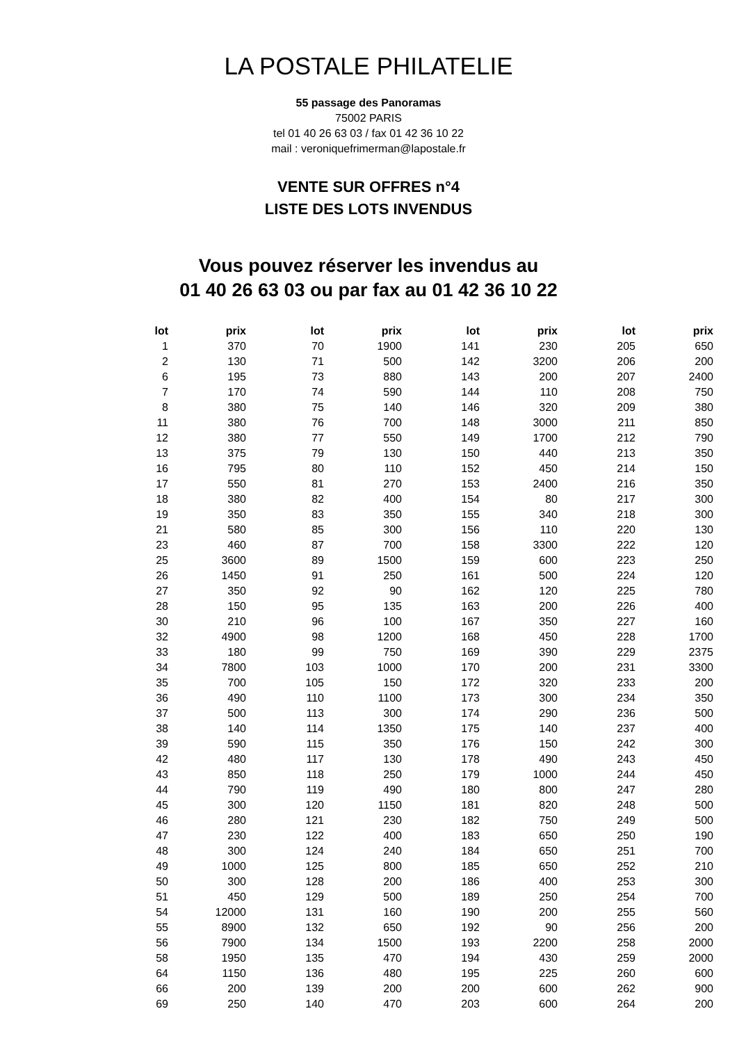LA POSTALE PHILATELIE
55 passage des Panoramas
75002 PARIS
tel 01 40 26 63 03 / fax 01 42 36 10 22
mail : veroniquefrimerman@lapostale.fr
VENTE SUR OFFRES n°4
LISTE DES LOTS INVENDUS
Vous pouvez réserver les invendus au
01 40 26 63 03 ou par fax au 01 42 36 10 22
| lot | prix | lot | prix | lot | prix | lot | prix |
| --- | --- | --- | --- | --- | --- | --- | --- |
| 1 | 370 | 70 | 1900 | 141 | 230 | 205 | 650 |
| 2 | 130 | 71 | 500 | 142 | 3200 | 206 | 200 |
| 6 | 195 | 73 | 880 | 143 | 200 | 207 | 2400 |
| 7 | 170 | 74 | 590 | 144 | 110 | 208 | 750 |
| 8 | 380 | 75 | 140 | 146 | 320 | 209 | 380 |
| 11 | 380 | 76 | 700 | 148 | 3000 | 211 | 850 |
| 12 | 380 | 77 | 550 | 149 | 1700 | 212 | 790 |
| 13 | 375 | 79 | 130 | 150 | 440 | 213 | 350 |
| 16 | 795 | 80 | 110 | 152 | 450 | 214 | 150 |
| 17 | 550 | 81 | 270 | 153 | 2400 | 216 | 350 |
| 18 | 380 | 82 | 400 | 154 | 80 | 217 | 300 |
| 19 | 350 | 83 | 350 | 155 | 340 | 218 | 300 |
| 21 | 580 | 85 | 300 | 156 | 110 | 220 | 130 |
| 23 | 460 | 87 | 700 | 158 | 3300 | 222 | 120 |
| 25 | 3600 | 89 | 1500 | 159 | 600 | 223 | 250 |
| 26 | 1450 | 91 | 250 | 161 | 500 | 224 | 120 |
| 27 | 350 | 92 | 90 | 162 | 120 | 225 | 780 |
| 28 | 150 | 95 | 135 | 163 | 200 | 226 | 400 |
| 30 | 210 | 96 | 100 | 167 | 350 | 227 | 160 |
| 32 | 4900 | 98 | 1200 | 168 | 450 | 228 | 1700 |
| 33 | 180 | 99 | 750 | 169 | 390 | 229 | 2375 |
| 34 | 7800 | 103 | 1000 | 170 | 200 | 231 | 3300 |
| 35 | 700 | 105 | 150 | 172 | 320 | 233 | 200 |
| 36 | 490 | 110 | 1100 | 173 | 300 | 234 | 350 |
| 37 | 500 | 113 | 300 | 174 | 290 | 236 | 500 |
| 38 | 140 | 114 | 1350 | 175 | 140 | 237 | 400 |
| 39 | 590 | 115 | 350 | 176 | 150 | 242 | 300 |
| 42 | 480 | 117 | 130 | 178 | 490 | 243 | 450 |
| 43 | 850 | 118 | 250 | 179 | 1000 | 244 | 450 |
| 44 | 790 | 119 | 490 | 180 | 800 | 247 | 280 |
| 45 | 300 | 120 | 1150 | 181 | 820 | 248 | 500 |
| 46 | 280 | 121 | 230 | 182 | 750 | 249 | 500 |
| 47 | 230 | 122 | 400 | 183 | 650 | 250 | 190 |
| 48 | 300 | 124 | 240 | 184 | 650 | 251 | 700 |
| 49 | 1000 | 125 | 800 | 185 | 650 | 252 | 210 |
| 50 | 300 | 128 | 200 | 186 | 400 | 253 | 300 |
| 51 | 450 | 129 | 500 | 189 | 250 | 254 | 700 |
| 54 | 12000 | 131 | 160 | 190 | 200 | 255 | 560 |
| 55 | 8900 | 132 | 650 | 192 | 90 | 256 | 200 |
| 56 | 7900 | 134 | 1500 | 193 | 2200 | 258 | 2000 |
| 58 | 1950 | 135 | 470 | 194 | 430 | 259 | 2000 |
| 64 | 1150 | 136 | 480 | 195 | 225 | 260 | 600 |
| 66 | 200 | 139 | 200 | 200 | 600 | 262 | 900 |
| 69 | 250 | 140 | 470 | 203 | 600 | 264 | 200 |